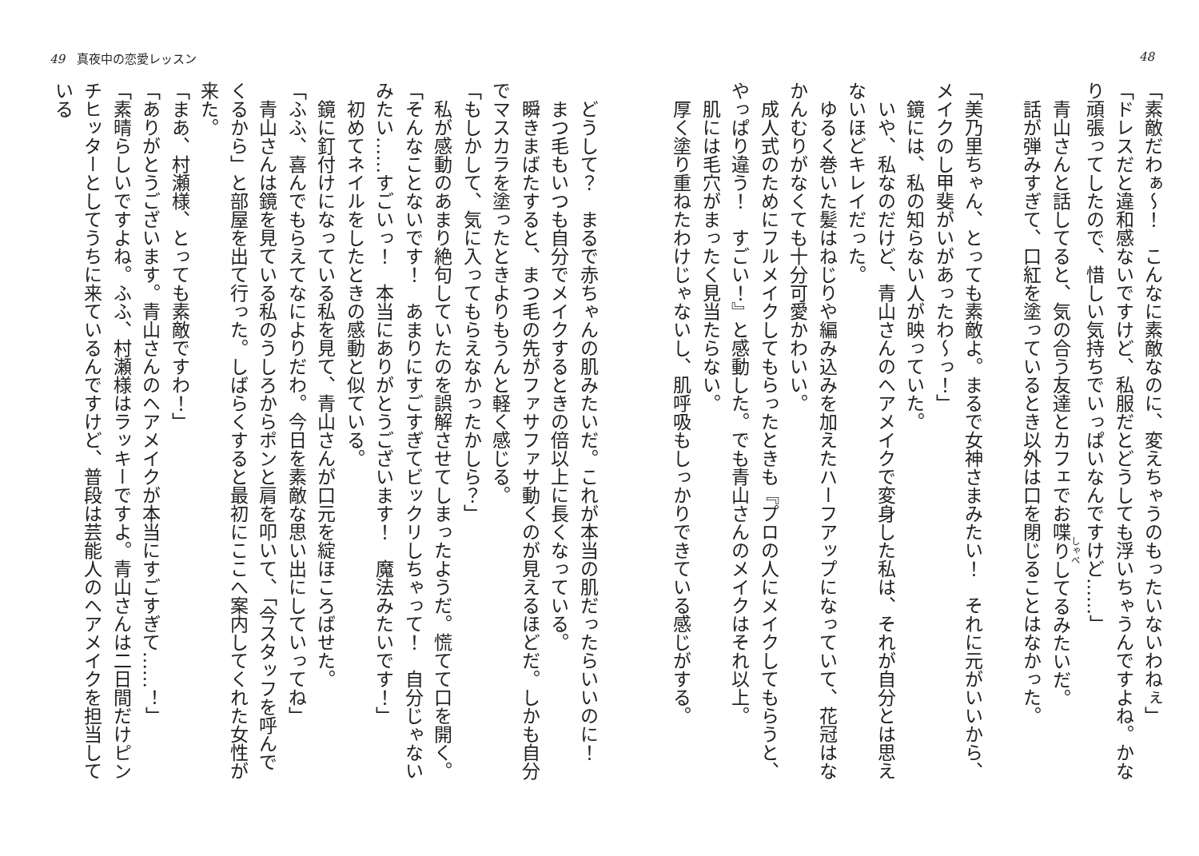49　真夜中の恋愛レッスン 48
「素敵だわぁ～！　こんなに素敵なのに、変えちゃうのもったいないわねぇ」
「ドレスだと違和感ないですけど、私服だとどうしても浮いちゃうんですよね。かなり頑張ってしたので、惜しい気持ちでいっぱいなんですけど……」
　青山さんと話してると、気の合う友達とカフェでお喋りしてるみたいだ。
　話が弾みすぎて、口紅を塗っているとき以外は口を閉じることはなかった。
「美乃里ちゃん、とっても素敵よ。まるで女神さまみたい！　それに元がいいから、メイクのし甲斐があったわ～っ！」
　鏡には、私の知らない人が映っていた。
　いや、私なのだけど、青山さんのヘアメイクで変身した私は、それが自分とは思えないほどキレイだった。
　ゆるく巻いた髪はねじりや編み込みを加えたハーフアップになっていて、花冠がなくても十分可愛い。
　成人式のためにフルメイクしてもらったときも『プロの人にメイクしてもらうと、やっぱり違う！　すごい！』と感動した。でも青山さんのメイクはそれ以上。
　肌には毛穴がまったく見当たらない。
　厚く塗り重ねたわけじゃないし、肌呼吸もしっかりできている感じがする。
　どうして？　まるで赤ちゃんの肌みたいだ。これが本当の肌だったらいいのに！
　まつ毛もいつも自分でメイクするときの倍以上に長くなっている。
　瞬きすると、まつ毛の先がファサファサ動くのが見えるほどだ。しかも自分でマスカラを塗ったときよりもうんと軽く感じる。
「もしかして、気に入ってもらえなかったかしら？」
　私が感動のあまり絶句していたのを誤解させてしまったようだ。慌てて口を開く。
「そんなことないです！　あまりにすごすぎてビックリしちゃって！　自分じゃないみたい……すごいっ！　本当にありがとうございます！　魔法みたいです！」
　初めてネイルをしたときの感動と似ている。
　鏡に釘付けになっている私を見て、青山さんが口元を綻ばせた。
「ふふ、喜んでもらえてなによりだわ。今日を素敵な思い出にしていってね」
　青山さんは鏡を見ている私のうしろからポンと肩を叩いて、「今スタッフを呼んでくるから」と部屋を出て行った。しばらくすると最初にここへ案内してくれた女性が来た。
「まあ、村瀬様、とっても素敵ですわ！」
「ありがとうございます。青山さんのヘアメイクが本当にすごすぎて……！」
「素晴らしいですよね。ふふ、村瀬様はラッキーですよ。青山さんは二日間だけピンチヒッターとしてうちに来ているんですけど、普段は芸能人のヘアメイクを担当している